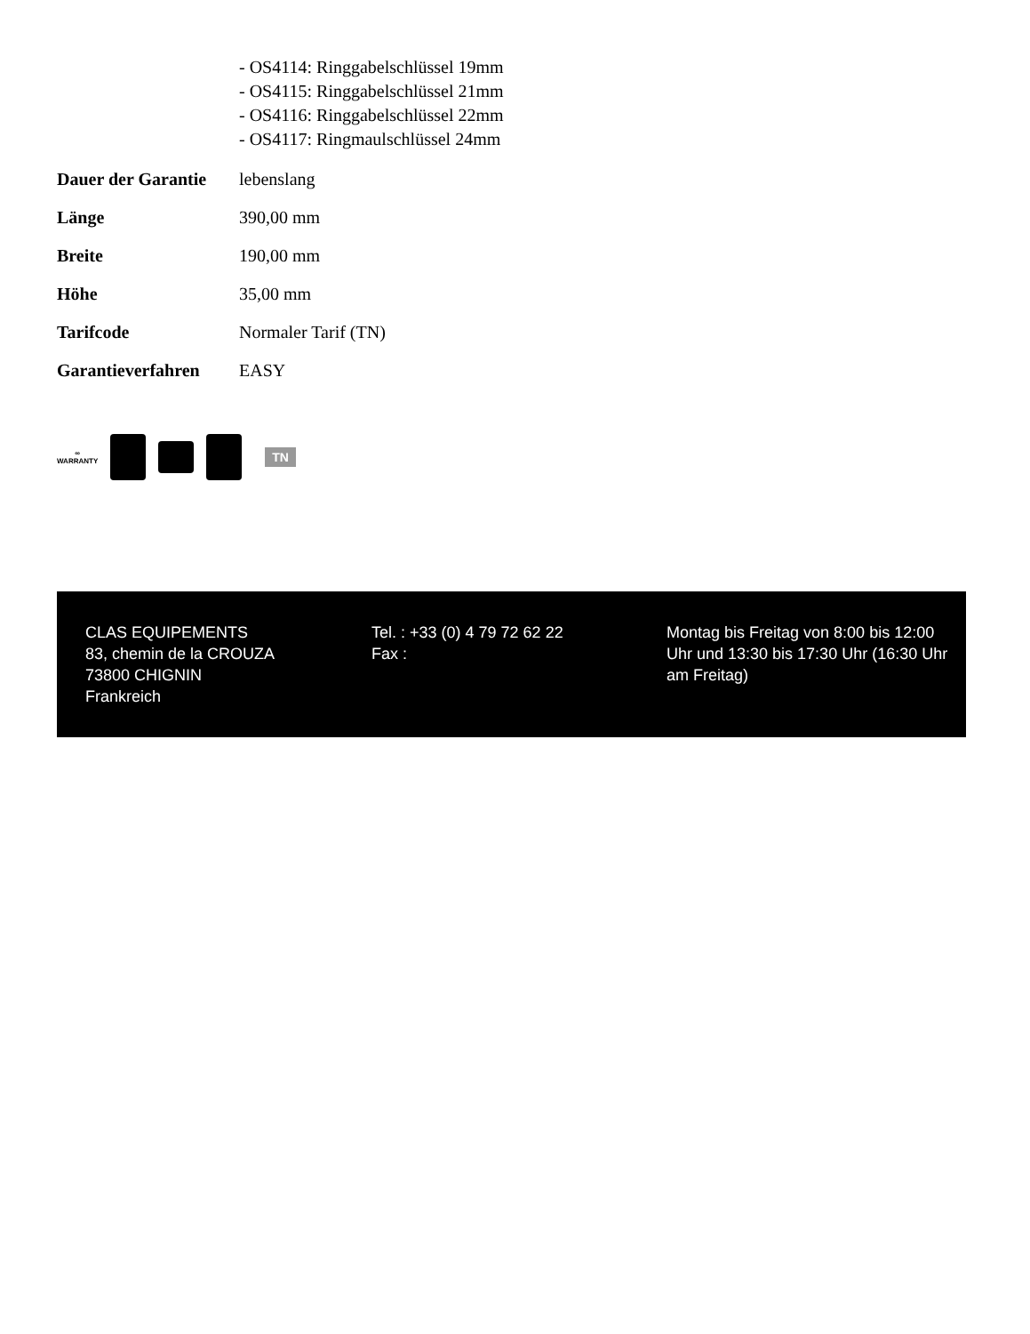| | - OS4114: Ringgabelschlüssel 19mm - OS4115: Ringgabelschlüssel 21mm - OS4116: Ringgabelschlüssel 22mm - OS4117: Ringmaulschlüssel 24mm |
| Dauer der Garantie | lebenslang |
| Länge | 390,00 mm |
| Breite | 190,00 mm |
| Höhe | 35,00 mm |
| Tarifcode | Normaler Tarif (TN) |
| Garantieverfahren | EASY |
∞
WARRANTY
TN
CLAS EQUIPEMENTS
83, chemin de la CROUZA
73800 CHIGNIN
Frankreich
Tel. : +33 (0) 4 79 72 62 22
Fax :
Montag bis Freitag von 8:00 bis 12:00 Uhr und 13:30 bis 17:30 Uhr (16:30 Uhr am Freitag)